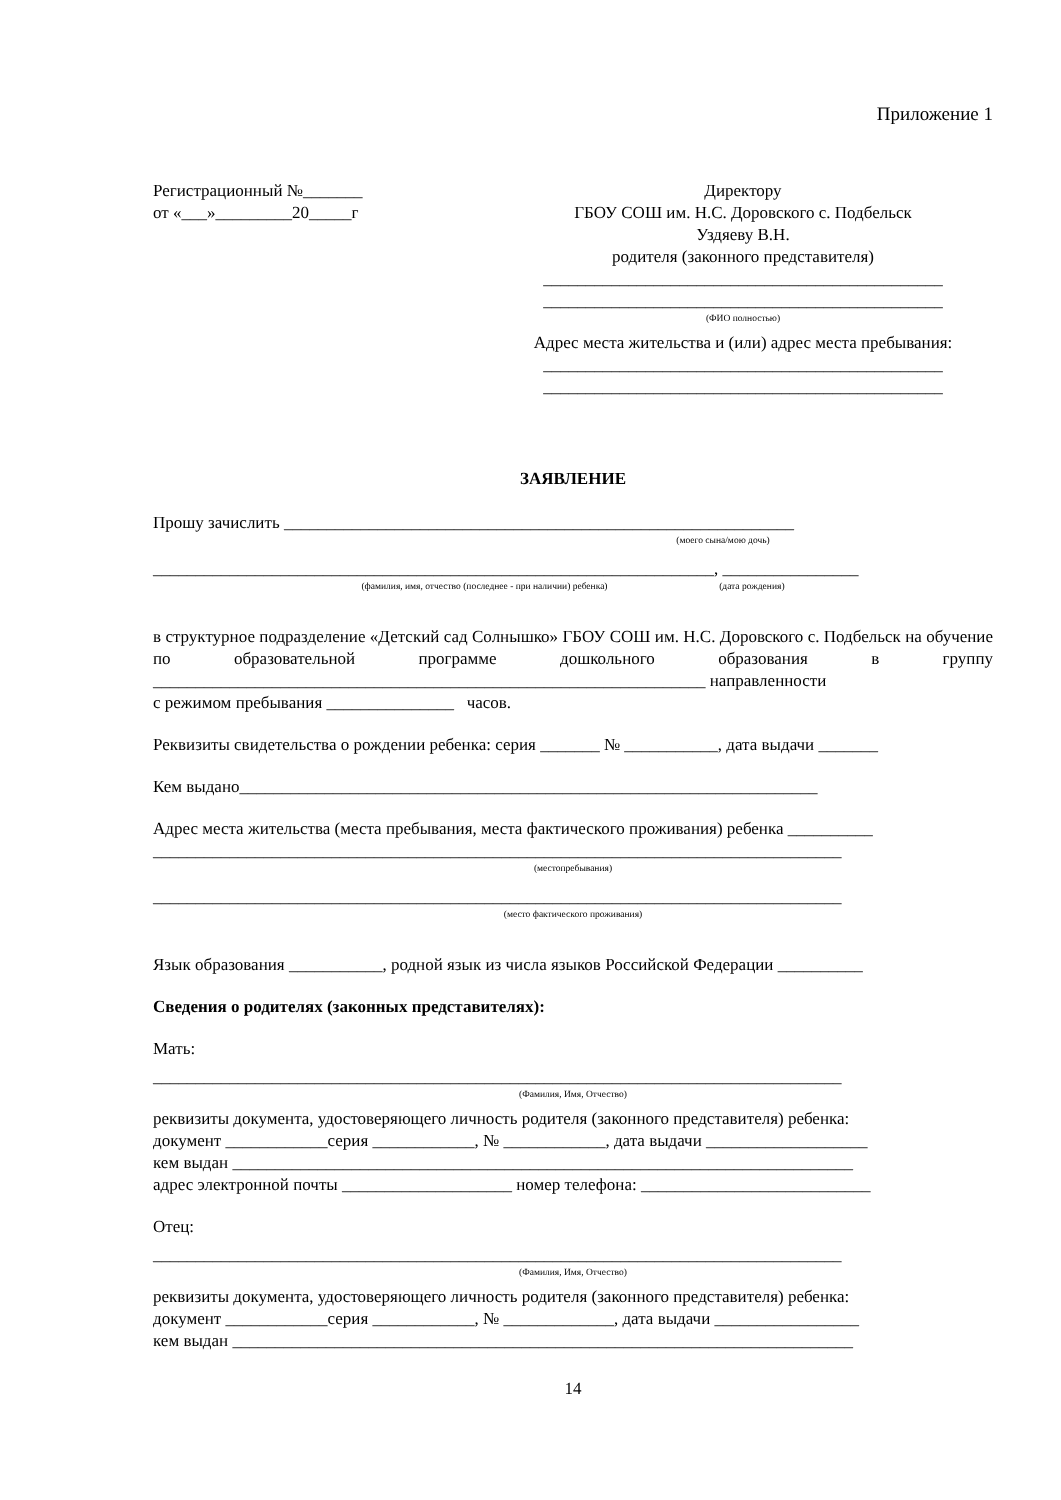Приложение 1
Регистрационный №_______
от «___»_________20_____г
Директору
ГБОУ СОШ им. Н.С. Доровского с. Подбельск
Уздяеву В.Н.
родителя (законного представителя)
_______________________________________________
_______________________________________________
(ФИО полностью)
Адрес места жительства и (или) адрес места пребывания:
_______________________________________________
_______________________________________________
ЗАЯВЛЕНИЕ
Прошу зачислить ____________________________________________________________
(моего сына/мою дочь)
__________________________________________________________________, ________________
(фамилия, имя, отчество (последнее - при наличии) ребенка) (дата рождения)
в структурное подразделение «Детский сад Солнышко» ГБОУ СОШ им. Н.С. Доровского с. Подбельск на обучение по образовательной программе дошкольного образования в группу _________________________________________________________________ направленности
с режимом пребывания _______________ часов.
Реквизиты свидетельства о рождении ребенка: серия _______ № ___________, дата выдачи _______
Кем выдано____________________________________________________________________
Адрес места жительства (места пребывания, места фактического проживания) ребенка __________
_________________________________________________________________________________
(местопребывания)
_________________________________________________________________________________
(место фактического проживания)
Язык образования ___________, родной язык из числа языков Российской Федерации __________
Сведения о родителях (законных представителях):
Мать:
_________________________________________________________________________________
(Фамилия, Имя, Отчество)
реквизиты документа, удостоверяющего личность родителя (законного представителя) ребенка:
документ ____________серия ____________, № ____________, дата выдачи ___________________
кем выдан _________________________________________________________________________
адрес электронной почты ____________________ номер телефона: ___________________________
Отец:
_________________________________________________________________________________
(Фамилия, Имя, Отчество)
реквизиты документа, удостоверяющего личность родителя (законного представителя) ребенка:
документ ____________серия ____________, № _____________, дата выдачи _________________
кем выдан _________________________________________________________________________
14